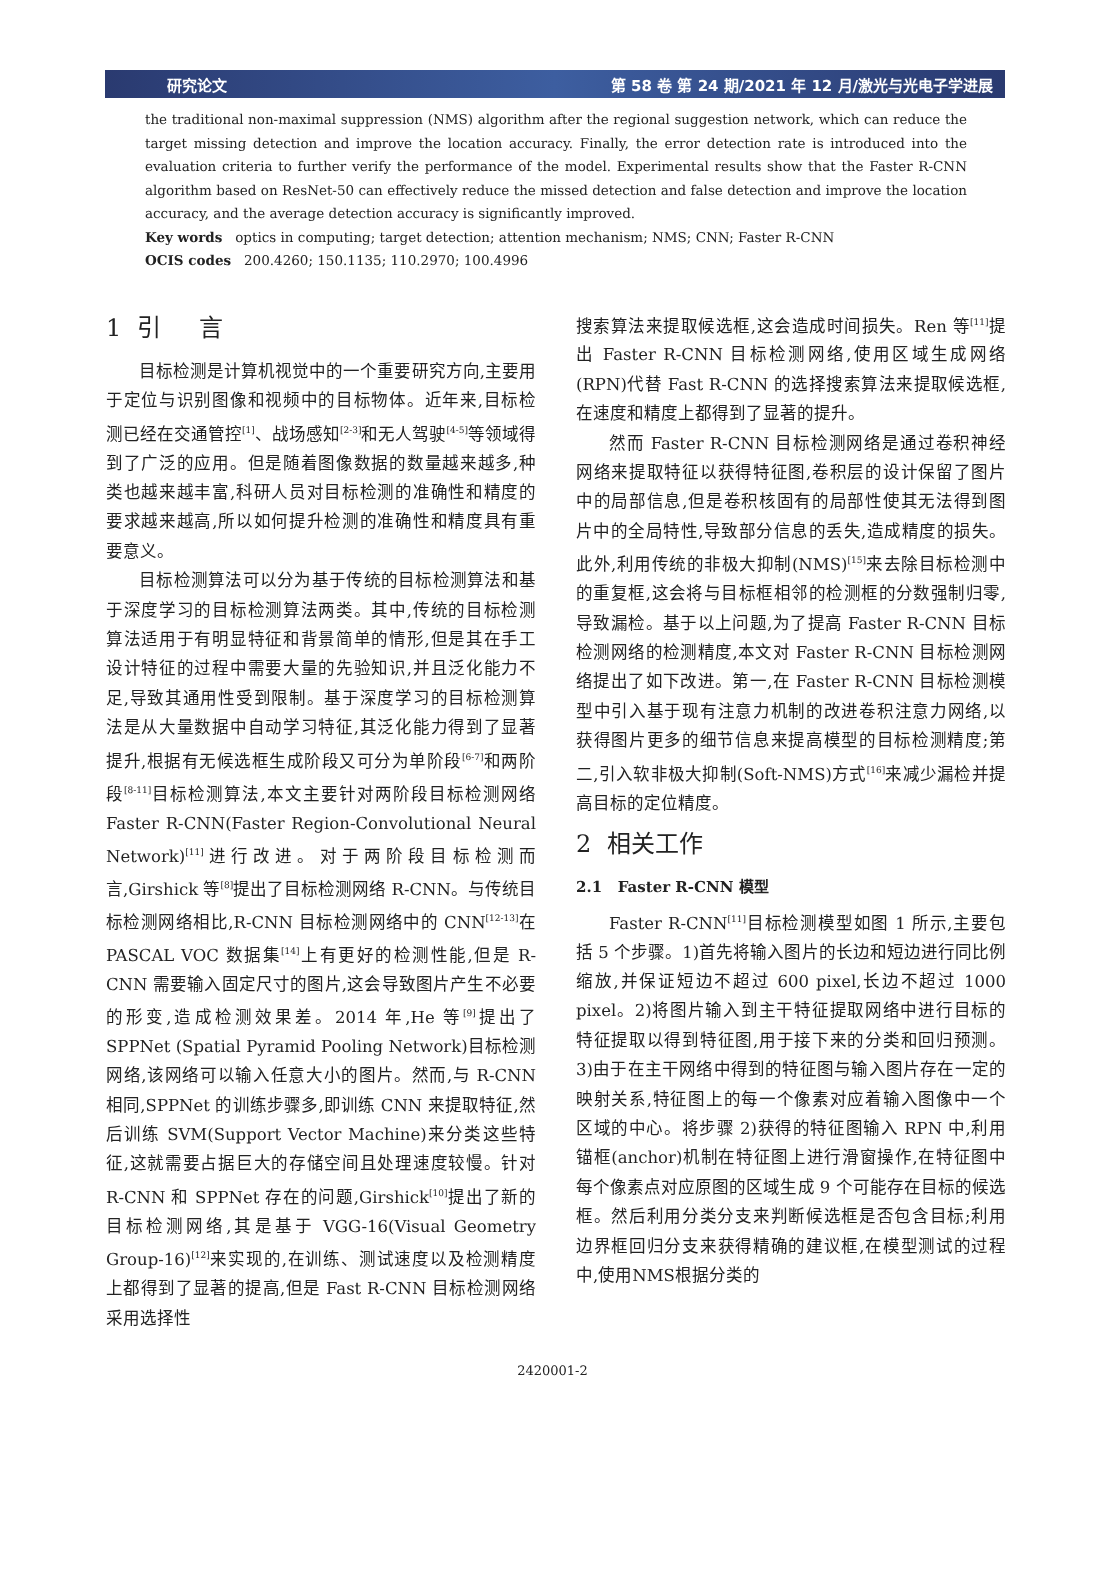研究论文 第 58 卷 第 24 期/2021 年 12 月/激光与光电子学进展
the traditional non-maximal suppression (NMS) algorithm after the regional suggestion network, which can reduce the target missing detection and improve the location accuracy. Finally, the error detection rate is introduced into the evaluation criteria to further verify the performance of the model. Experimental results show that the Faster R-CNN algorithm based on ResNet-50 can effectively reduce the missed detection and false detection and improve the location accuracy, and the average detection accuracy is significantly improved.
Key words optics in computing; target detection; attention mechanism; NMS; CNN; Faster R-CNN
OCIS codes 200.4260; 150.1135; 110.2970; 100.4996
1 引 言
目标检测是计算机视觉中的一个重要研究方向,主要用于定位与识别图像和视频中的目标物体。近年来,目标检测已经在交通管控<sup>[1]</sup>、战场感知<sup>[2-3]</sup>和无人驾驶<sup>[4-5]</sup>等领域得到了广泛的应用。但是随着图像数据的数量越来越多,种类也越来越丰富,科研人员对目标检测的准确性和精度的要求越来越高,所以如何提升检测的准确性和精度具有重要意义。
目标检测算法可以分为基于传统的目标检测算法和基于深度学习的目标检测算法两类。其中,传统的目标检测算法适用于有明显特征和背景简单的情形,但是其在手工设计特征的过程中需要大量的先验知识,并且泛化能力不足,导致其通用性受到限制。基于深度学习的目标检测算法是从大量数据中自动学习特征,其泛化能力得到了显著提升,根据有无候选框生成阶段又可分为单阶段<sup>[6-7]</sup>和两阶段<sup>[8-11]</sup>目标检测算法,本文主要针对两阶段目标检测网络 Faster R-CNN(Faster Region-Convolutional Neural Network)<sup>[11]</sup>进行改进。对于两阶段目标检测而言,Girshick 等<sup>[8]</sup>提出了目标检测网络 R-CNN。与传统目标检测网络相比,R-CNN 目标检测网络中的 CNN<sup>[12-13]</sup>在 PASCAL VOC 数据集<sup>[14]</sup>上有更好的检测性能,但是 R-CNN 需要输入固定尺寸的图片,这会导致图片产生不必要的形变,造成检测效果差。2014 年,He 等<sup>[9]</sup>提出了 SPPNet (Spatial Pyramid Pooling Network)目标检测网络,该网络可以输入任意大小的图片。然而,与 R-CNN 相同,SPPNet 的训练步骤多,即训练 CNN 来提取特征,然后训练 SVM(Support Vector Machine)来分类这些特征,这就需要占据巨大的存储空间且处理速度较慢。针对 R-CNN 和 SPPNet 存在的问题,Girshick<sup>[10]</sup>提出了新的目标检测网络,其是基于 VGG-16(Visual Geometry Group-16)<sup>[12]</sup>来实现的,在训练、测试速度以及检测精度上都得到了显著的提高,但是 Fast R-CNN 目标检测网络采用选择性
搜索算法来提取候选框,这会造成时间损失。Ren 等<sup>[11]</sup>提出 Faster R-CNN 目标检测网络,使用区域生成网络(RPN)代替 Fast R-CNN 的选择搜索算法来提取候选框,在速度和精度上都得到了显著的提升。
然而 Faster R-CNN 目标检测网络是通过卷积神经网络来提取特征以获得特征图,卷积层的设计保留了图片中的局部信息,但是卷积核固有的局部性使其无法得到图片中的全局特性,导致部分信息的丢失,造成精度的损失。此外,利用传统的非极大抑制(NMS)<sup>[15]</sup>来去除目标检测中的重复框,这会将与目标框相邻的检测框的分数强制归零,导致漏检。基于以上问题,为了提高 Faster R-CNN 目标检测网络的检测精度,本文对 Faster R-CNN 目标检测网络提出了如下改进。第一,在 Faster R-CNN 目标检测模型中引入基于现有注意力机制的改进卷积注意力网络,以获得图片更多的细节信息来提高模型的目标检测精度;第二,引入软非极大抑制(Soft-NMS)方式<sup>[16]</sup>来减少漏检并提高目标的定位精度。
2 相关工作
2.1 Faster R-CNN 模型
Faster R-CNN<sup>[11]</sup>目标检测模型如图 1 所示,主要包括 5 个步骤。1)首先将输入图片的长边和短边进行同比例缩放,并保证短边不超过 600 pixel,长边不超过 1000 pixel。2)将图片输入到主干特征提取网络中进行目标的特征提取以得到特征图,用于接下来的分类和回归预测。3)由于在主干网络中得到的特征图与输入图片存在一定的映射关系,特征图上的每一个像素对应着输入图像中一个区域的中心。将步骤 2)获得的特征图输入 RPN 中,利用锚框(anchor)机制在特征图上进行滑窗操作,在特征图中每个像素点对应原图的区域生成 9 个可能存在目标的候选框。然后利用分类分支来判断候选框是否包含目标;利用边界框回归分支来获得精确的建议框,在模型测试的过程中,使用NMS根据分类的
2420001-2